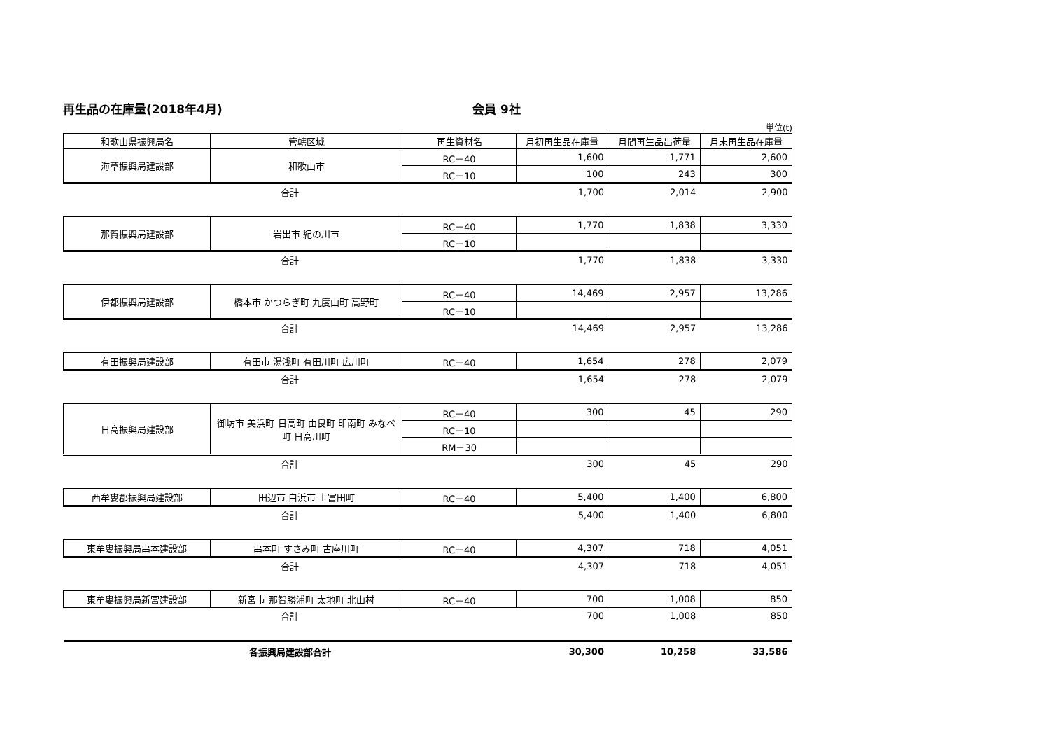再生品の在庫量(2018年4月) 会員 9社
単位(t)
| 和歌山県振興局名 | 管轄区域 | 再生資材名 | 月初再生品在庫量 | 月間再生品出荷量 | 月末再生品在庫量 |
| --- | --- | --- | --- | --- | --- |
| 海草振興局建設部 | 和歌山市 | RC－40 | 1,600 | 1,771 | 2,600 |
| | | RC－10 | 100 | 243 | 300 |
| 合計 | | | 1,700 | 2,014 | 2,900 |
| 那賀振興局建設部 | 岩出市 紀の川市 | RC－40 | 1,770 | 1,838 | 3,330 |
| | | RC－10 | | | |
| 合計 | | | 1,770 | 1,838 | 3,330 |
| 伊都振興局建設部 | 橋本市 かつらぎ町 九度山町 高野町 | RC－40 | 14,469 | 2,957 | 13,286 |
| | | RC－10 | | | |
| 合計 | | | 14,469 | 2,957 | 13,286 |
| 有田振興局建設部 | 有田市 湯浅町 有田川町 広川町 | RC－40 | 1,654 | 278 | 2,079 |
| 合計 | | | 1,654 | 278 | 2,079 |
| 日高振興局建設部 | 御坊市 美浜町 日高町 由良町 印南町 みなべ町 日高川町 | RC－40 | 300 | 45 | 290 |
| | | RC－10 | | | |
| | | RM－30 | | | |
| 合計 | | | 300 | 45 | 290 |
| 西牟婁郡振興局建設部 | 田辺市 白浜市 上富田町 | RC－40 | 5,400 | 1,400 | 6,800 |
| 合計 | | | 5,400 | 1,400 | 6,800 |
| 東牟婁振興局串本建設部 | 串本町 すさみ町 古座川町 | RC－40 | 4,307 | 718 | 4,051 |
| 合計 | | | 4,307 | 718 | 4,051 |
| 東牟婁振興局新宮建設部 | 新宮市 那智勝浦町 太地町 北山村 | RC－40 | 700 | 1,008 | 850 |
| 合計 | | | 700 | 1,008 | 850 |
| 各振興局建設部合計 | | | 30,300 | 10,258 | 33,586 |